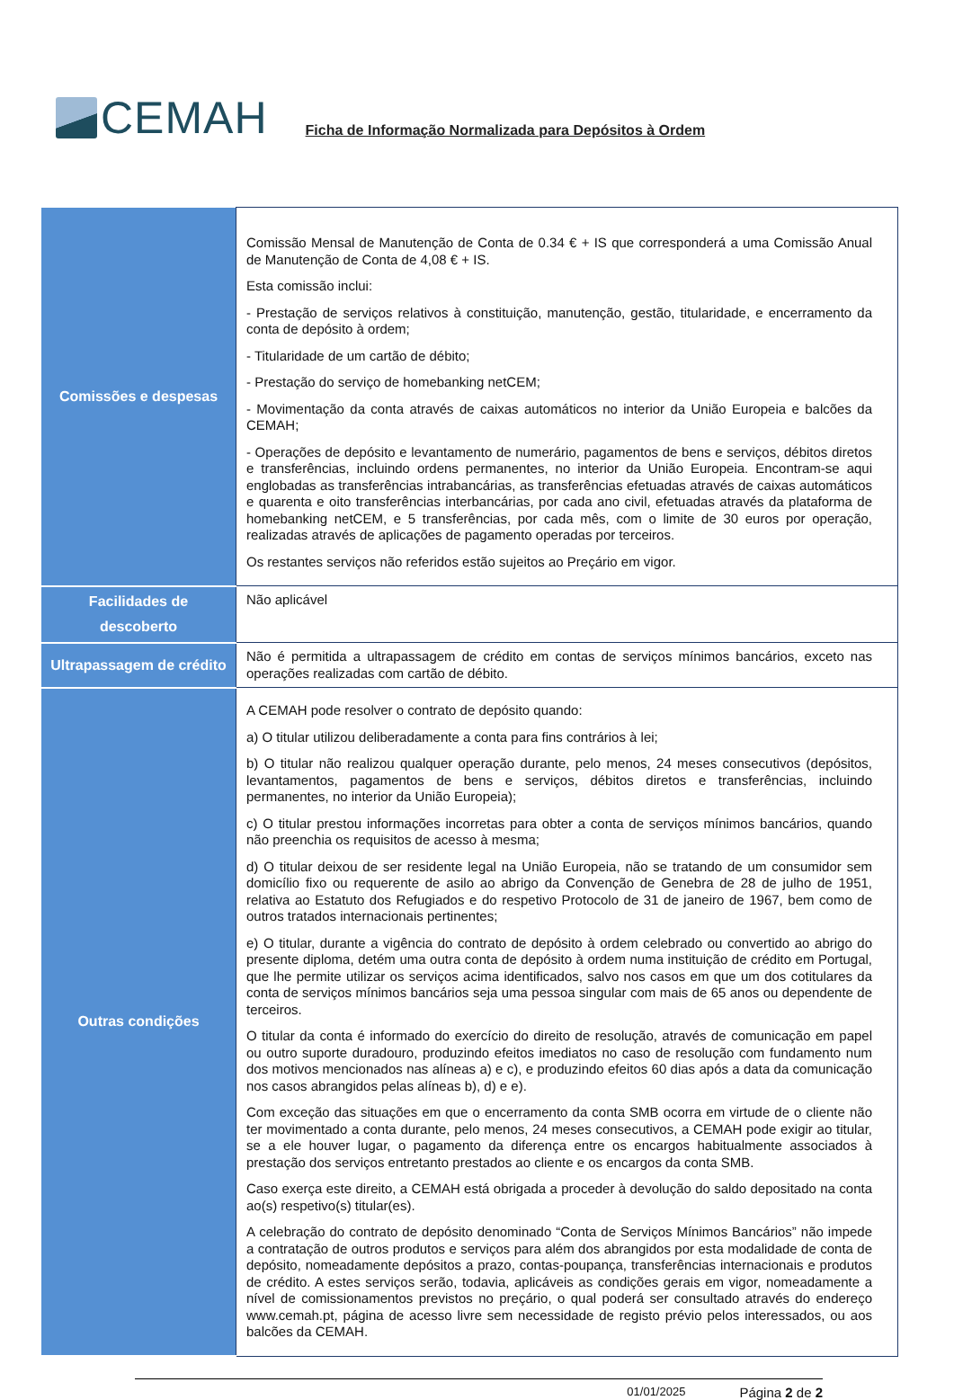CEMAH
Ficha de Informação Normalizada para Depósitos à Ordem
| Comissões e despesas | Comissão Mensal de Manutenção de Conta de 0.34 € + IS que corresponderá a uma Comissão Anual de Manutenção de Conta de 4,08 € + IS. Esta comissão inclui: - Prestação de serviços relativos à constituição, manutenção, gestão, titularidade, e encerramento da conta de depósito à ordem; - Titularidade de um cartão de débito; - Prestação do serviço de homebanking netCEM; - Movimentação da conta através de caixas automáticos no interior da União Europeia e balcões da CEMAH; - Operações de depósito e levantamento de numerário, pagamentos de bens e serviços, débitos diretos e transferências, incluindo ordens permanentes, no interior da União Europeia. Encontram-se aqui englobadas as transferências intrabancárias, as transferências efetuadas através de caixas automáticos e quarenta e oito transferências interbancárias, por cada ano civil, efetuadas através da plataforma de homebanking netCEM, e 5 transferências, por cada mês, com o limite de 30 euros por operação, realizadas através de aplicações de pagamento operadas por terceiros. Os restantes serviços não referidos estão sujeitos ao Preçário em vigor. |
| Facilidades de descoberto | Não aplicável |
| Ultrapassagem de crédito | Não é permitida a ultrapassagem de crédito em contas de serviços mínimos bancários, exceto nas operações realizadas com cartão de débito. |
| Outras condições | A CEMAH pode resolver o contrato de depósito quando: a) O titular utilizou deliberadamente a conta para fins contrários à lei; b) O titular não realizou qualquer operação durante, pelo menos, 24 meses consecutivos (depósitos, levantamentos, pagamentos de bens e serviços, débitos diretos e transferências, incluindo permanentes, no interior da União Europeia); c) O titular prestou informações incorretas para obter a conta de serviços mínimos bancários, quando não preenchia os requisitos de acesso à mesma; d) O titular deixou de ser residente legal na União Europeia, não se tratando de um consumidor sem domicílio fixo ou requerente de asilo ao abrigo da Convenção de Genebra de 28 de julho de 1951, relativa ao Estatuto dos Refugiados e do respetivo Protocolo de 31 de janeiro de 1967, bem como de outros tratados internacionais pertinentes; e) O titular, durante a vigência do contrato de depósito à ordem celebrado ou convertido ao abrigo do presente diploma, detém uma outra conta de depósito à ordem numa instituição de crédito em Portugal, que lhe permite utilizar os serviços acima identificados, salvo nos casos em que um dos cotitulares da conta de serviços mínimos bancários seja uma pessoa singular com mais de 65 anos ou dependente de terceiros. O titular da conta é informado do exercício do direito de resolução, através de comunicação em papel ou outro suporte duradouro, produzindo efeitos imediatos no caso de resolução com fundamento num dos motivos mencionados nas alíneas a) e c), e produzindo efeitos 60 dias após a data da comunicação nos casos abrangidos pelas alíneas b), d) e e). Com exceção das situações em que o encerramento da conta SMB ocorra em virtude de o cliente não ter movimentado a conta durante, pelo menos, 24 meses consecutivos, a CEMAH pode exigir ao titular, se a ele houver lugar, o pagamento da diferença entre os encargos habitualmente associados à prestação dos serviços entretanto prestados ao cliente e os encargos da conta SMB. Caso exerça este direito, a CEMAH está obrigada a proceder à devolução do saldo depositado na conta ao(s) respetivo(s) titular(es). A celebração do contrato de depósito denominado “Conta de Serviços Mínimos Bancários” não impede a contratação de outros produtos e serviços para além dos abrangidos por esta modalidade de conta de depósito, nomeadamente depósitos a prazo, contas-poupança, transferências internacionais e produtos de crédito. A estes serviços serão, todavia, aplicáveis as condições gerais em vigor, nomeadamente a nível de comissionamentos previstos no preçário, o qual poderá ser consultado através do endereço www.cemah.pt, página de acesso livre sem necessidade de registo prévio pelos interessados, ou aos balcões da CEMAH. |
01/01/2025 Página 2 de 2